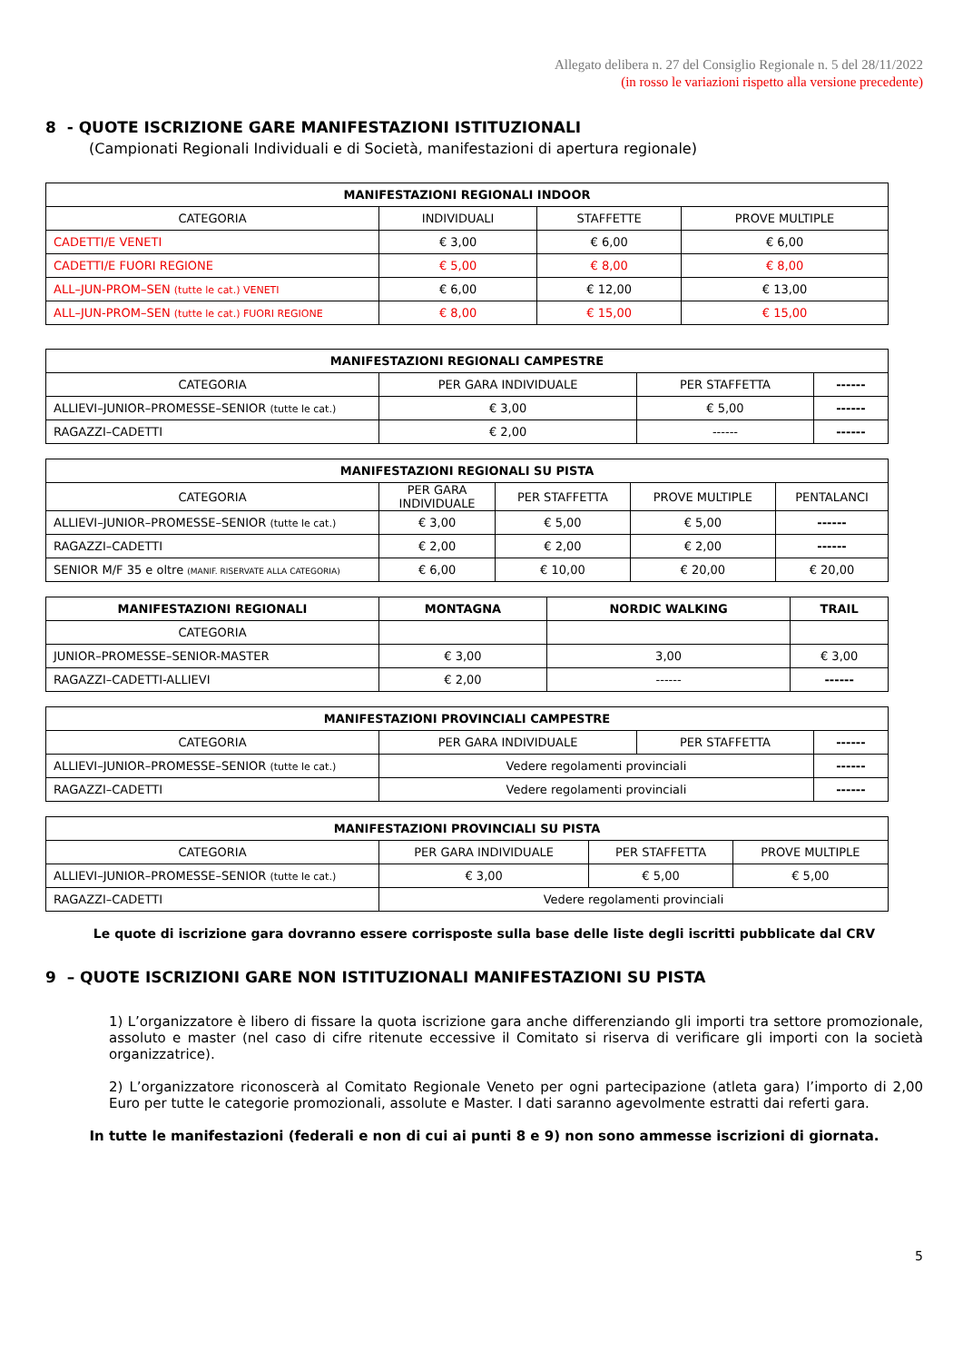Allegato delibera n. 27 del Consiglio Regionale n. 5 del 28/11/2022
(in rosso le variazioni rispetto alla versione precedente)
8 - QUOTE ISCRIZIONE GARE MANIFESTAZIONI ISTITUZIONALI
(Campionati Regionali Individuali e di Società, manifestazioni di apertura regionale)
| MANIFESTAZIONI REGIONALI INDOOR | | | |
| --- | --- | --- | --- |
| CATEGORIA | INDIVIDUALI | STAFFETTE | PROVE MULTIPLE |
| CADETTI/E VENETI | € 3,00 | € 6,00 | € 6,00 |
| CADETTI/E FUORI REGIONE | € 5,00 | € 8,00 | € 8,00 |
| ALL–JUN-PROM–SEN (tutte le cat.) VENETI | € 6,00 | € 12,00 | € 13,00 |
| ALL–JUN-PROM–SEN (tutte le cat.) FUORI REGIONE | € 8,00 | € 15,00 | € 15,00 |
| MANIFESTAZIONI REGIONALI CAMPESTRE | | | |
| --- | --- | --- | --- |
| CATEGORIA | PER GARA INDIVIDUALE | PER STAFFETTA | ------ |
| ALLIEVI–JUNIOR–PROMESSE–SENIOR (tutte le cat.) | € 3,00 | € 5,00 | ------ |
| RAGAZZI–CADETTI | € 2,00 | ------ | ------ |
| MANIFESTAZIONI REGIONALI SU PISTA | | | | |
| --- | --- | --- | --- | --- |
| CATEGORIA | PER GARA INDIVIDUALE | PER STAFFETTA | PROVE MULTIPLE | PENTALANCI |
| ALLIEVI–JUNIOR–PROMESSE–SENIOR (tutte le cat.) | € 3,00 | € 5,00 | € 5,00 | ------ |
| RAGAZZI–CADETTI | € 2,00 | € 2,00 | € 2,00 | ------ |
| SENIOR M/F 35 e oltre (MANIF. RISERVATE ALLA CATEGORIA) | € 6,00 | € 10,00 | € 20,00 | € 20,00 |
| MANIFESTAZIONI REGIONALI | MONTAGNA | NORDIC WALKING | TRAIL |
| --- | --- | --- | --- |
| CATEGORIA | | | |
| JUNIOR–PROMESSE–SENIOR-MASTER | € 3,00 | 3,00 | € 3,00 |
| RAGAZZI–CADETTI-ALLIEVI | € 2,00 | ------ | ------ |
| MANIFESTAZIONI PROVINCIALI CAMPESTRE | | | |
| --- | --- | --- | --- |
| CATEGORIA | PER GARA INDIVIDUALE | PER STAFFETTA | ------ |
| ALLIEVI–JUNIOR–PROMESSE–SENIOR (tutte le cat.) | Vedere regolamenti provinciali | | ------ |
| RAGAZZI–CADETTI | Vedere regolamenti provinciali | | ------ |
| MANIFESTAZIONI PROVINCIALI SU PISTA | | | |
| --- | --- | --- | --- |
| CATEGORIA | PER GARA INDIVIDUALE | PER STAFFETTA | PROVE MULTIPLE |
| ALLIEVI–JUNIOR–PROMESSE–SENIOR (tutte le cat.) | € 3,00 | € 5,00 | € 5,00 |
| RAGAZZI–CADETTI | Vedere regolamenti provinciali | | |
Le quote di iscrizione gara dovranno essere corrisposte sulla base delle liste degli iscritti pubblicate dal CRV
9 – QUOTE ISCRIZIONI GARE NON ISTITUZIONALI MANIFESTAZIONI SU PISTA
1) L’organizzatore è libero di fissare la quota iscrizione gara anche differenziando gli importi tra settore promozionale, assoluto e master (nel caso di cifre ritenute eccessive il Comitato si riserva di verificare gli importi con la società organizzatrice).
2) L’organizzatore riconoscerà al Comitato Regionale Veneto per ogni partecipazione (atleta gara) l’importo di 2,00 Euro per tutte le categorie promozionali, assolute e Master. I dati saranno agevolmente estratti dai referti gara.
In tutte le manifestazioni (federali e non di cui ai punti 8 e 9) non sono ammesse iscrizioni di giornata.
5